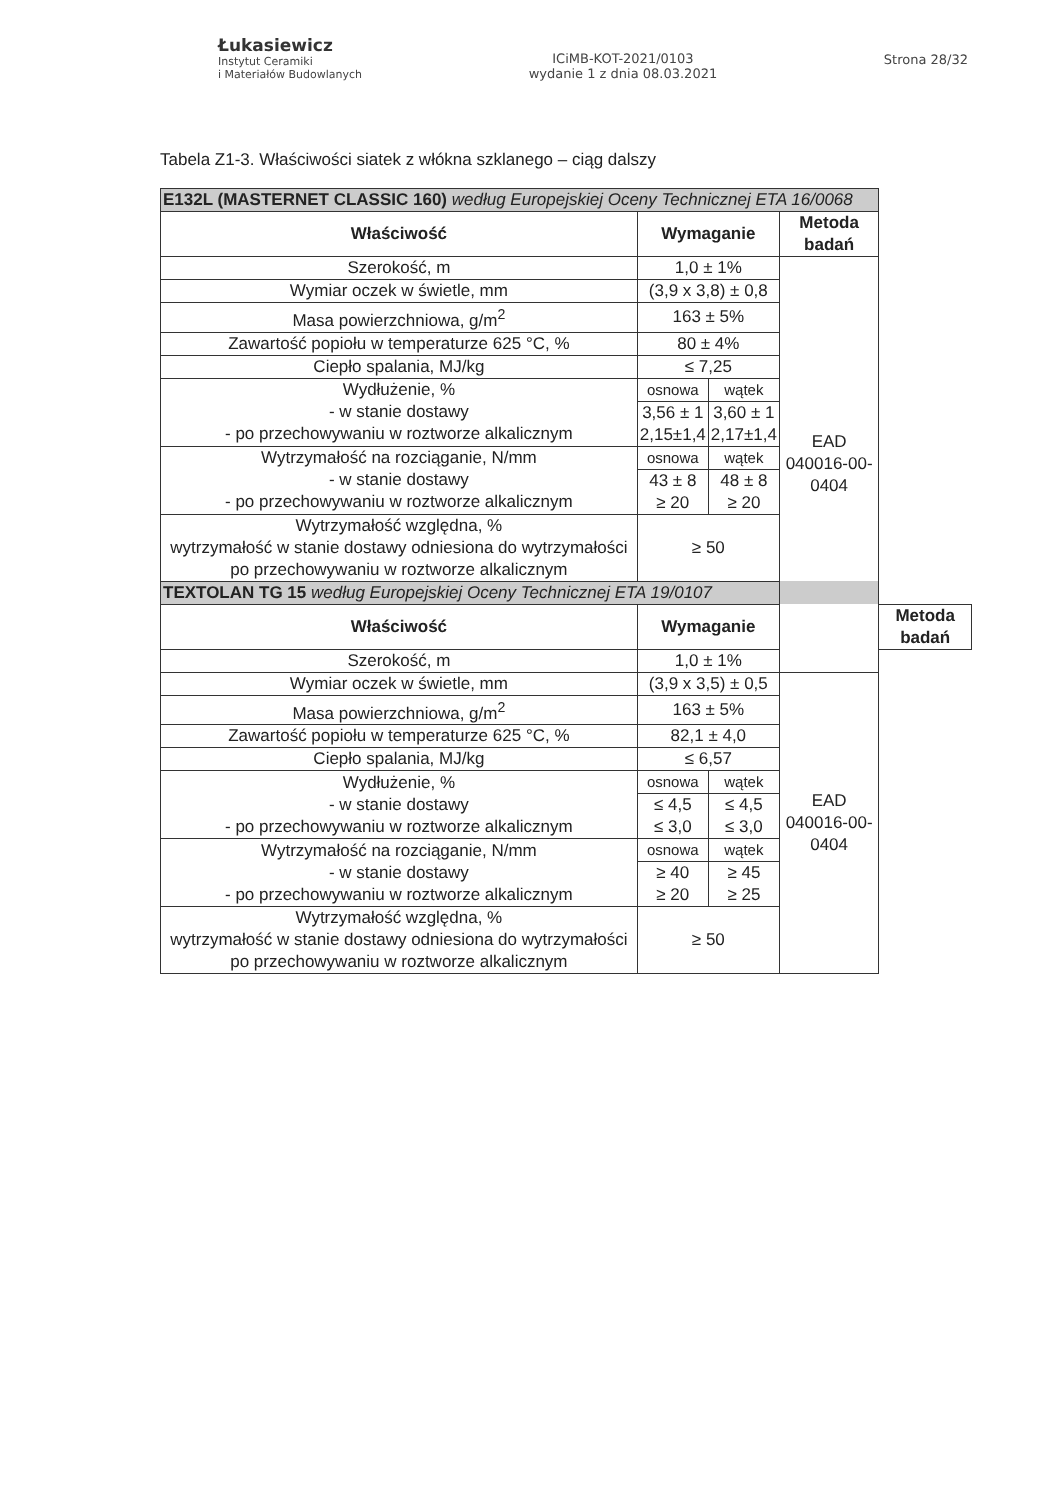Łukasiewicz
Instytut Ceramiki
i Materiałów Budowlanych
ICiMB-KOT-2021/0103
wydanie 1 z dnia 08.03.2021
Strona 28/32
Tabela Z1-3. Właściwości siatek z włókna szklanego – ciąg dalszy
| E132L (MASTERNET CLASSIC 160) według Europejskiej Oceny Technicznej ETA 16/0068 | | | | |
| Właściwość | Wymaganie | | Metoda badań | |
| Szerokość, m | 1,0 ± 1% | | EAD 040016-00-0404 | |
| Wymiar oczek w świetle, mm | (3,9 x 3,8) ± 0,8 | | | |
| Masa powierzchniowa, g/m<sup>2</sup> | 163 ± 5% | | | |
| Zawartość popiołu w temperaturze 625 °C, % | 80 ± 4% | | | |
| Ciepło spalania, MJ/kg | ≤ 7,25 | | | |
| Wydłużenie, % - w stanie dostawy - po przechowywaniu w roztworze alkalicznym | osnowa | wątek | | |
| | 3,56 ± 1 2,15±1,4 | 3,60 ± 1 2,17±1,4 | | |
| Wytrzymałość na rozciąganie, N/mm - w stanie dostawy - po przechowywaniu w roztworze alkalicznym | osnowa | wątek | | |
| | 43 ± 8 ≥ 20 | 48 ± 8 ≥ 20 | | |
| Wytrzymałość względna, % wytrzymałość w stanie dostawy odniesiona do wytrzymałości po przechowywaniu w roztworze alkalicznym | ≥ 50 | | | |
| TEXTOLAN TG 15 według Europejskiej Oceny Technicznej ETA 19/0107 | | | | |
| Właściwość | Wymaganie | | | Metoda badań |
| Szerokość, m | 1,0 ± 1% | | | |
| Wymiar oczek w świetle, mm | (3,9 x 3,5) ± 0,5 | | EAD 040016-00-0404 | |
| Masa powierzchniowa, g/m<sup>2</sup> | 163 ± 5% | | | |
| Zawartość popiołu w temperaturze 625 °C, % | 82,1 ± 4,0 | | | |
| Ciepło spalania, MJ/kg | ≤ 6,57 | | | |
| Wydłużenie, % - w stanie dostawy - po przechowywaniu w roztworze alkalicznym | osnowa | wątek | | |
| | ≤ 4,5 ≤ 3,0 | ≤ 4,5 ≤ 3,0 | | |
| Wytrzymałość na rozciąganie, N/mm - w stanie dostawy - po przechowywaniu w roztworze alkalicznym | osnowa | wątek | | |
| | ≥ 40 ≥ 20 | ≥ 45 ≥ 25 | | |
| Wytrzymałość względna, % wytrzymałość w stanie dostawy odniesiona do wytrzymałości po przechowywaniu w roztworze alkalicznym | ≥ 50 | | | |